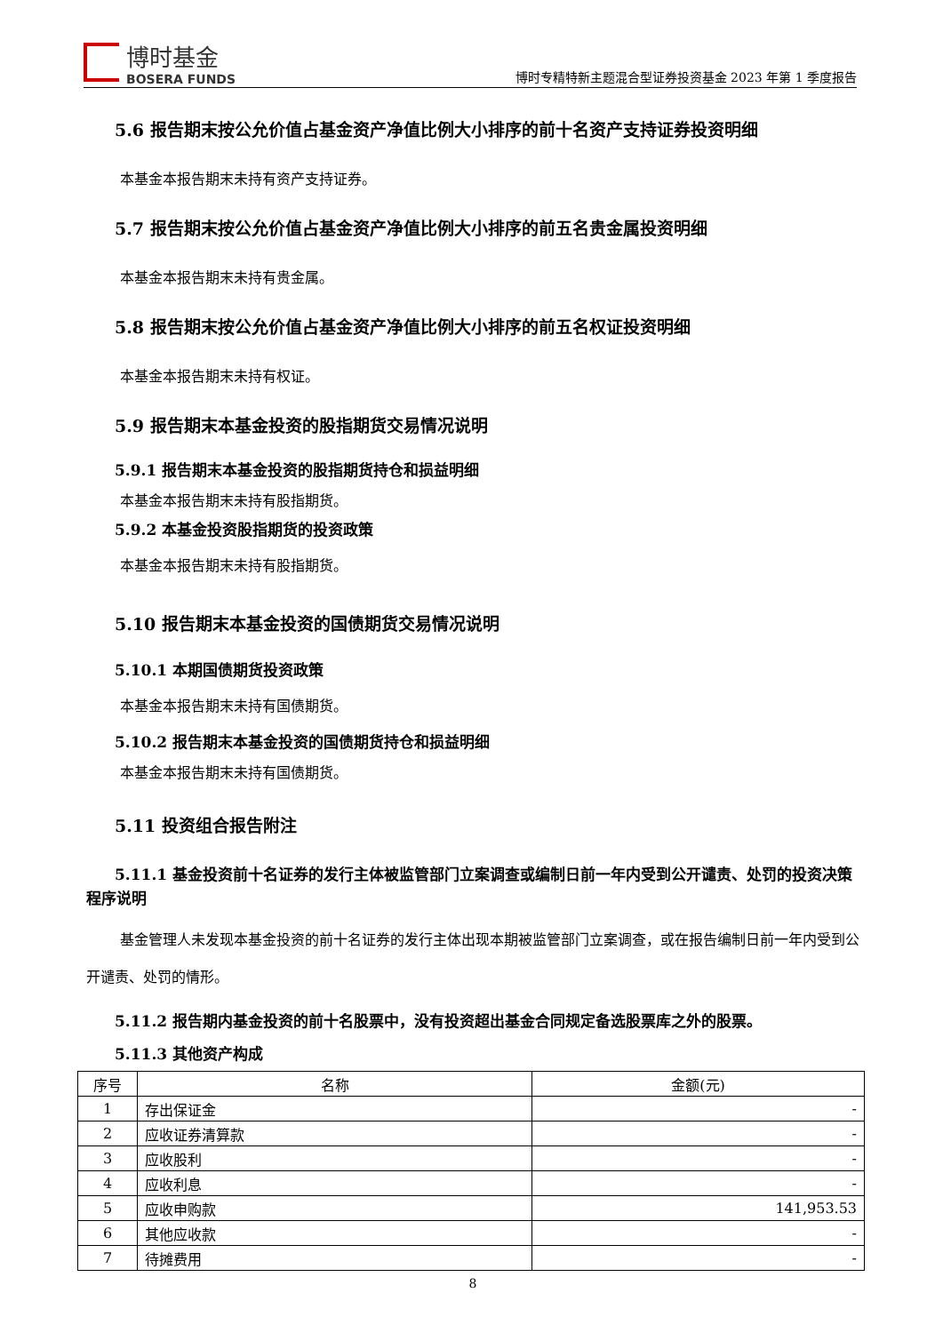博时基金
BOSERA FUNDS
博时专精特新主题混合型证券投资基金 2023 年第 1 季度报告
5.6 报告期末按公允价值占基金资产净值比例大小排序的前十名资产支持证券投资明细
本基金本报告期末未持有资产支持证券。
5.7 报告期末按公允价值占基金资产净值比例大小排序的前五名贵金属投资明细
本基金本报告期末未持有贵金属。
5.8 报告期末按公允价值占基金资产净值比例大小排序的前五名权证投资明细
本基金本报告期末未持有权证。
5.9 报告期末本基金投资的股指期货交易情况说明
5.9.1 报告期末本基金投资的股指期货持仓和损益明细
本基金本报告期末未持有股指期货。
5.9.2 本基金投资股指期货的投资政策
本基金本报告期末未持有股指期货。
5.10 报告期末本基金投资的国债期货交易情况说明
5.10.1 本期国债期货投资政策
本基金本报告期末未持有国债期货。
5.10.2 报告期末本基金投资的国债期货持仓和损益明细
本基金本报告期末未持有国债期货。
5.11 投资组合报告附注
5.11.1 基金投资前十名证券的发行主体被监管部门立案调查或编制日前一年内受到公开谴责、处罚的投资决策程序说明
基金管理人未发现本基金投资的前十名证券的发行主体出现本期被监管部门立案调查，或在报告编制日前一年内受到公开谴责、处罚的情形。
5.11.2 报告期内基金投资的前十名股票中，没有投资超出基金合同规定备选股票库之外的股票。
5.11.3 其他资产构成
| 序号 | 名称 | 金额(元) |
| --- | --- | --- |
| 1 | 存出保证金 | - |
| 2 | 应收证券清算款 | - |
| 3 | 应收股利 | - |
| 4 | 应收利息 | - |
| 5 | 应收申购款 | 141,953.53 |
| 6 | 其他应收款 | - |
| 7 | 待摊费用 | - |
8